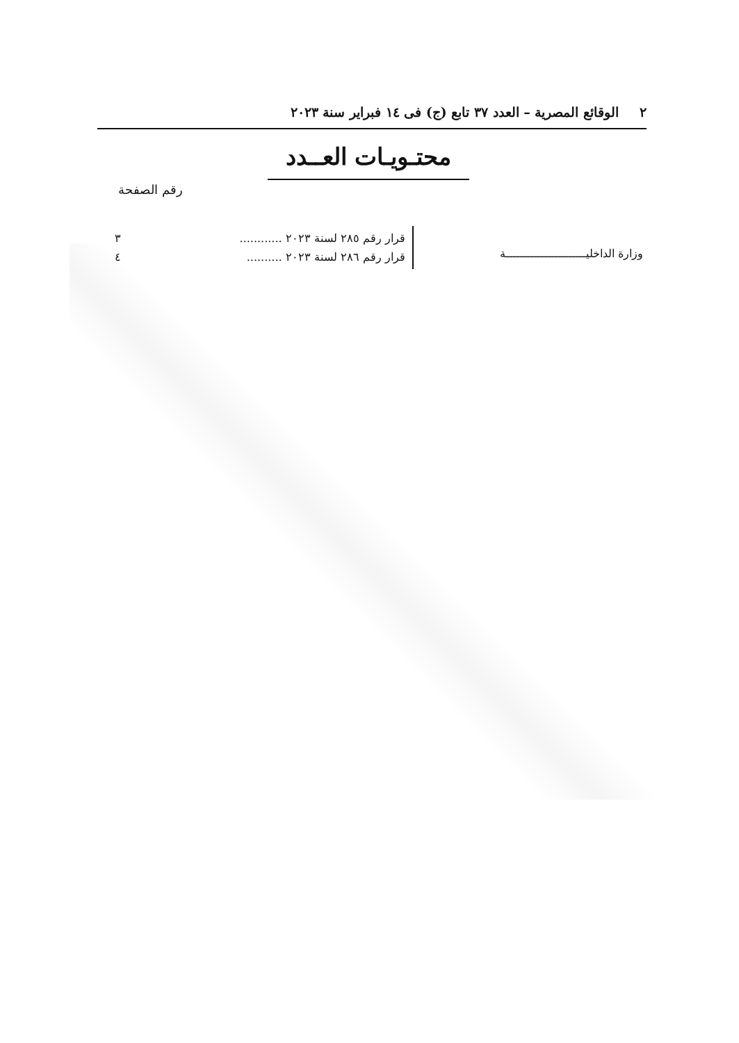٢ الوقائع المصرية – العدد ٣٧ تابع (ج) فى ١٤ فبراير سنة ٢٠٢٣
محتـويـات العــدد
رقم الصفحة
وزارة الداخليـــــــــــــــــــــــة
قرار رقم ٢٨٥ لسنة ٢٠٢٣ ............ ٣
قرار رقم ٢٨٦ لسنة ٢٠٢٣ .......... ٤